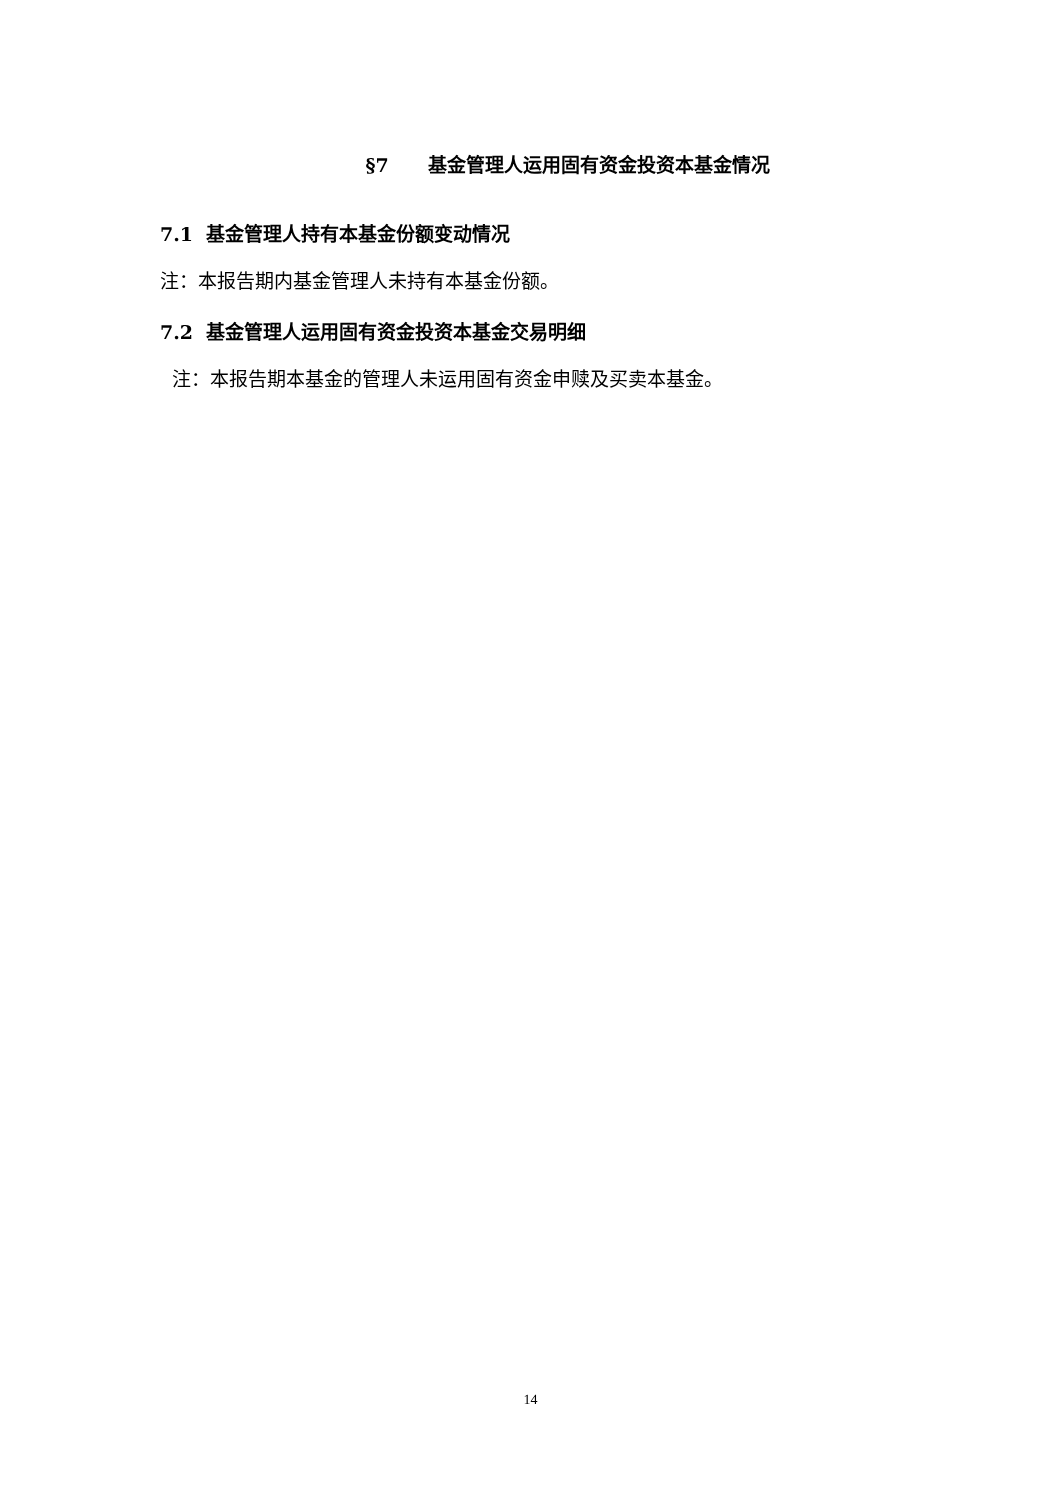§7 基金管理人运用固有资金投资本基金情况
7.1 基金管理人持有本基金份额变动情况
注：本报告期内基金管理人未持有本基金份额。
7.2 基金管理人运用固有资金投资本基金交易明细
注：本报告期本基金的管理人未运用固有资金申赎及买卖本基金。
14